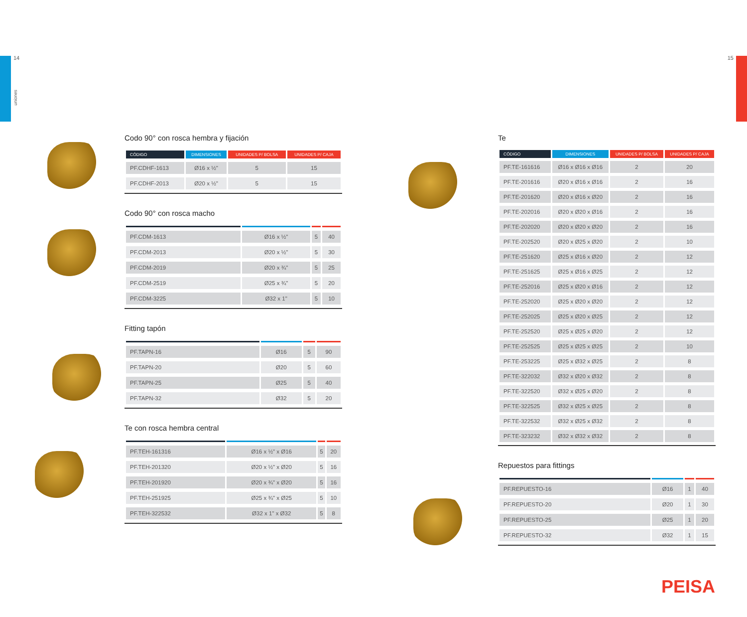14 15
uniones
Codo 90° con rosca hembra y fijación
| CÓDIGO | DIMENSIONES | UNIDADES P/ BOLSA | UNIDADES P/ CAJA |
| --- | --- | --- | --- |
| PF.CDHF-1613 | Ø16 x ½" | 5 | 15 |
| PF.CDHF-2013 | Ø20 x ½" | 5 | 15 |
Codo 90° con rosca macho
| PF.CDM-1613 | Ø16 x ½" | 5 | 40 |
| PF.CDM-2013 | Ø20 x ½" | 5 | 30 |
| PF.CDM-2019 | Ø20 x ¾" | 5 | 25 |
| PF.CDM-2519 | Ø25 x ¾" | 5 | 20 |
| PF.CDM-3225 | Ø32 x 1" | 5 | 10 |
Fitting tapón
| PF.TAPN-16 | Ø16 | 5 | 90 |
| PF.TAPN-20 | Ø20 | 5 | 60 |
| PF.TAPN-25 | Ø25 | 5 | 40 |
| PF.TAPN-32 | Ø32 | 5 | 20 |
Te con rosca hembra central
| PF.TEH-161316 | Ø16 x ½" x Ø16 | 5 | 20 |
| PF.TEH-201320 | Ø20 x ½" x Ø20 | 5 | 16 |
| PF.TEH-201920 | Ø20 x ¾" x Ø20 | 5 | 16 |
| PF.TEH-251925 | Ø25 x ¾" x Ø25 | 5 | 10 |
| PF.TEH-322532 | Ø32 x 1" x Ø32 | 5 | 8 |
Te
| CÓDIGO | DIMENSIONES | UNIDADES P/ BOLSA | UNIDADES P/ CAJA |
| --- | --- | --- | --- |
| PF.TE-161616 | Ø16 x Ø16 x Ø16 | 2 | 20 |
| PF.TE-201616 | Ø20 x Ø16 x Ø16 | 2 | 16 |
| PF.TE-201620 | Ø20 x Ø16 x Ø20 | 2 | 16 |
| PF.TE-202016 | Ø20 x Ø20 x Ø16 | 2 | 16 |
| PF.TE-202020 | Ø20 x Ø20 x Ø20 | 2 | 16 |
| PF.TE-202520 | Ø20 x Ø25 x Ø20 | 2 | 10 |
| PF.TE-251620 | Ø25 x Ø16 x Ø20 | 2 | 12 |
| PF.TE-251625 | Ø25 x Ø16 x Ø25 | 2 | 12 |
| PF.TE-252016 | Ø25 x Ø20 x Ø16 | 2 | 12 |
| PF.TE-252020 | Ø25 x Ø20 x Ø20 | 2 | 12 |
| PF.TE-252025 | Ø25 x Ø20 x Ø25 | 2 | 12 |
| PF.TE-252520 | Ø25 x Ø25 x Ø20 | 2 | 12 |
| PF.TE-252525 | Ø25 x Ø25 x Ø25 | 2 | 10 |
| PF.TE-253225 | Ø25 x Ø32 x Ø25 | 2 | 8 |
| PF.TE-322032 | Ø32 x Ø20 x Ø32 | 2 | 8 |
| PF.TE-322520 | Ø32 x Ø25 x Ø20 | 2 | 8 |
| PF.TE-322525 | Ø32 x Ø25 x Ø25 | 2 | 8 |
| PF.TE-322532 | Ø32 x Ø25 x Ø32 | 2 | 8 |
| PF.TE-323232 | Ø32 x Ø32 x Ø32 | 2 | 8 |
Repuestos para fittings
| PF.REPUESTO-16 | Ø16 | 1 | 40 |
| PF.REPUESTO-20 | Ø20 | 1 | 30 |
| PF.REPUESTO-25 | Ø25 | 1 | 20 |
| PF.REPUESTO-32 | Ø32 | 1 | 15 |
PEISA